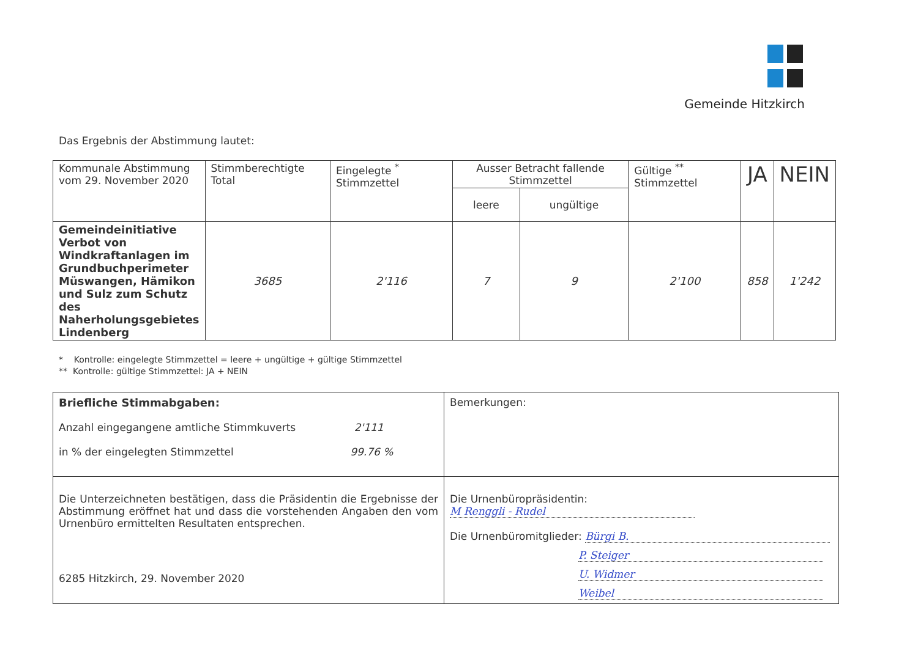Gemeinde Hitzkirch
Das Ergebnis der Abstimmung lautet:
| Kommunale Abstimmung vom 29. November 2020 | Stimmberechtigte Total | Eingelegte <sup>*</sup> Stimmzettel | Ausser Betracht fallende Stimmzettel | | Gültige <sup>**</sup> Stimmzettel | JA | NEIN |
| --- | --- | --- | --- | --- | --- | --- | --- |
| | | | leere | ungültige | | | |
| Gemeindeinitiative Verbot von Windkraftanlagen im Grundbuchperimeter Müswangen, Hämikon und Sulz zum Schutz des Naherholungsgebietes Lindenberg | 3685 | 2'116 | 7 | 9 | 2'100 | 858 | 1'242 |
* Kontrolle: eingelegte Stimmzettel = leere + ungültige + gültige Stimmzettel
** Kontrolle: gültige Stimmzettel: JA + NEIN
| Briefliche Stimmabgaben: Anzahl eingegangene amtliche Stimmkuverts 2'111 in % der eingelegten Stimmzettel 99.76 % | Bemerkungen: |
| Die Unterzeichneten bestätigen, dass die Präsidentin die Ergebnisse der Abstimmung eröffnet hat und dass die vorstehenden Angaben den vom Urnenbüro ermittelten Resultaten entsprechen. 6285 Hitzkirch, 29. November 2020 | Die Urnenbüropräsidentin: M Renggli - Rudel Die Urnenbüromitglieder: Bürgi B. P. Steiger U. Widmer Weibel |